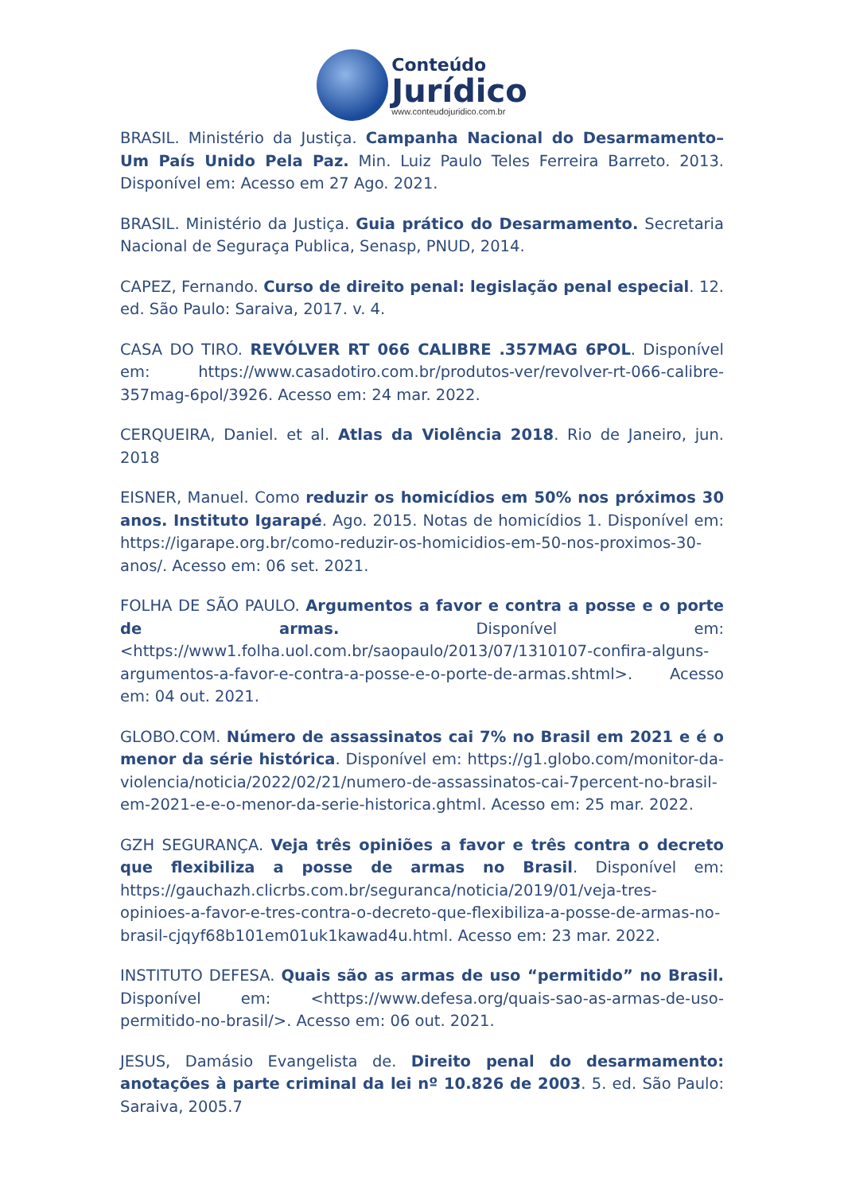Conteúdo
Jurídico
www.conteudojuridico.com.br
BRASIL. Ministério da Justiça. Campanha Nacional do Desarmamento– Um País Unido Pela Paz. Min. Luiz Paulo Teles Ferreira Barreto. 2013. Disponível em: Acesso em 27 Ago. 2021.
BRASIL. Ministério da Justiça. Guia prático do Desarmamento. Secretaria Nacional de Seguraça Publica, Senasp, PNUD, 2014.
CAPEZ, Fernando. Curso de direito penal: legislação penal especial. 12. ed. São Paulo: Saraiva, 2017. v. 4.
CASA DO TIRO. REVÓLVER RT 066 CALIBRE .357MAG 6POL. Disponível em: https://www.casadotiro.com.br/produtos-ver/revolver-rt-066-calibre-357mag-6pol/3926. Acesso em: 24 mar. 2022.
CERQUEIRA, Daniel. et al. Atlas da Violência 2018. Rio de Janeiro, jun. 2018
EISNER, Manuel. Como reduzir os homicídios em 50% nos próximos 30 anos. Instituto Igarapé. Ago. 2015. Notas de homicídios 1. Disponível em: https://igarape.org.br/como-reduzir-os-homicidios-em-50-nos-proximos-30-anos/. Acesso em: 06 set. 2021.
FOLHA DE SÃO PAULO. Argumentos a favor e contra a posse e o porte de armas. Disponível em: <https://www1.folha.uol.com.br/saopaulo/2013/07/1310107-confira-alguns-argumentos-a-favor-e-contra-a-posse-e-o-porte-de-armas.shtml>. Acesso em: 04 out. 2021.
GLOBO.COM. Número de assassinatos cai 7% no Brasil em 2021 e é o menor da série histórica. Disponível em: https://g1.globo.com/monitor-da-violencia/noticia/2022/02/21/numero-de-assassinatos-cai-7percent-no-brasil-em-2021-e-e-o-menor-da-serie-historica.ghtml. Acesso em: 25 mar. 2022.
GZH SEGURANÇA. Veja três opiniões a favor e três contra o decreto que flexibiliza a posse de armas no Brasil. Disponível em: https://gauchazh.clicrbs.com.br/seguranca/noticia/2019/01/veja-tres-opinioes-a-favor-e-tres-contra-o-decreto-que-flexibiliza-a-posse-de-armas-no-brasil-cjqyf68b101em01uk1kawad4u.html. Acesso em: 23 mar. 2022.
INSTITUTO DEFESA. Quais são as armas de uso “permitido” no Brasil. Disponível em: <https://www.defesa.org/quais-sao-as-armas-de-uso-permitido-no-brasil/>. Acesso em: 06 out. 2021.
JESUS, Damásio Evangelista de. Direito penal do desarmamento: anotações à parte criminal da lei nº 10.826 de 2003. 5. ed. São Paulo: Saraiva, 2005.7